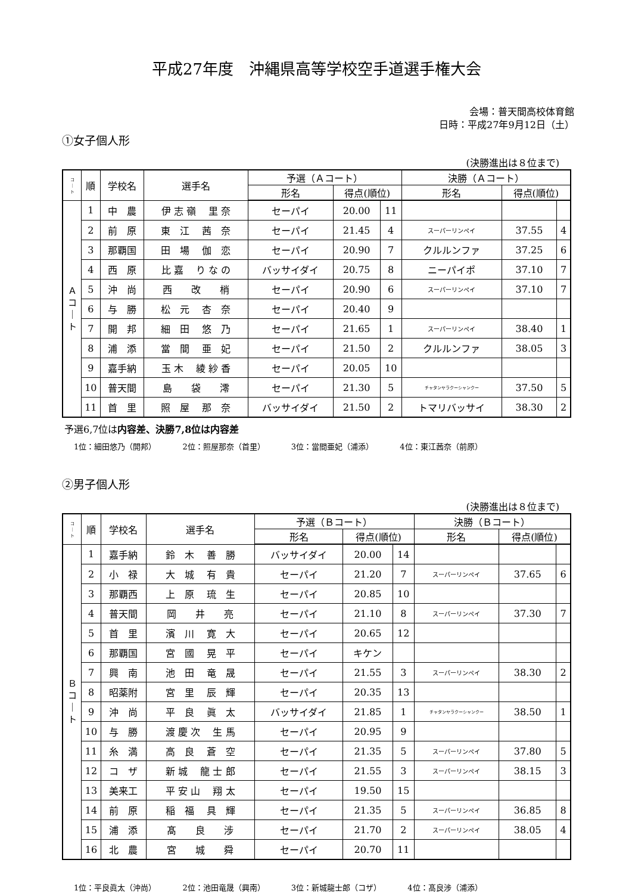平成27年度　沖縄県高等学校空手道選手権大会
会場：普天間高校体育館
日時：平成27年9月12日（土）
①女子個人形
(決勝進出は８位まで)
| コ ｜ ト | 順 | 学校名 | 選手名 | 予選（Ａコート） | | | 決勝（Ａコート） | | |
| --- | --- | --- | --- | --- | --- | --- | --- | --- | --- |
| | | | | 形名 | 得点(順位) | | 形名 | 得点(順位) | |
| Ａ コ ｜ ト | 1 | 中 農 | 伊 志 嶺 里 奈 | セーパイ | 20.00 | 11 | | | |
| | 2 | 前 原 | 東 江 茜 奈 | セーパイ | 21.45 | 4 | スーパーリンペイ | 37.55 | 4 |
| | 3 | 那覇国 | 田 場 伽 恋 | セーパイ | 20.90 | 7 | クルルンファ | 37.25 | 6 |
| | 4 | 西 原 | 比 嘉 り な の | バッサイダイ | 20.75 | 8 | ニーパイポ | 37.10 | 7 |
| | 5 | 沖 尚 | 西 改 梢 | セーパイ | 20.90 | 6 | スーパーリンペイ | 37.10 | 7 |
| | 6 | 与 勝 | 松 元 杏 奈 | セーパイ | 20.40 | 9 | | | |
| | 7 | 開 邦 | 細 田 悠 乃 | セーパイ | 21.65 | 1 | スーパーリンペイ | 38.40 | 1 |
| | 8 | 浦 添 | 當 間 亜 妃 | セーパイ | 21.50 | 2 | クルルンファ | 38.05 | 3 |
| | 9 | 嘉手納 | 玉 木 綾 紗 香 | セーパイ | 20.05 | 10 | | | |
| | 10 | 普天間 | 島 袋 澪 | セーパイ | 21.30 | 5 | チャタンヤラクーシャンクー | 37.50 | 5 |
| | 11 | 首 里 | 照 屋 那 奈 | バッサイダイ | 21.50 | 2 | トマリバッサイ | 38.30 | 2 |
予選6,7位は内容差、決勝7,8位は内容差
1位：細田悠乃（開邦） 2位：照屋那奈（首里） 3位：當間亜妃（浦添） 4位：東江茜奈（前原）
②男子個人形
(決勝進出は８位まで)
| コ ｜ ト | 順 | 学校名 | 選手名 | 予選（Ｂコート） | | | 決勝（Ｂコート） | | |
| --- | --- | --- | --- | --- | --- | --- | --- | --- | --- |
| | | | | 形名 | 得点(順位) | | 形名 | 得点(順位) | |
| Ｂ コ ｜ ト | 1 | 嘉手納 | 鈴 木 善 勝 | バッサイダイ | 20.00 | 14 | | | |
| | 2 | 小 禄 | 大 城 有 貴 | セーパイ | 21.20 | 7 | スーパーリンペイ | 37.65 | 6 |
| | 3 | 那覇西 | 上 原 琉 生 | セーパイ | 20.85 | 10 | | | |
| | 4 | 普天間 | 岡 井 亮 | セーパイ | 21.10 | 8 | スーパーリンペイ | 37.30 | 7 |
| | 5 | 首 里 | 濱 川 寛 大 | セーパイ | 20.65 | 12 | | | |
| | 6 | 那覇国 | 宮 國 晃 平 | セーパイ | キケン | | | | |
| | 7 | 興 南 | 池 田 竜 晟 | セーパイ | 21.55 | 3 | スーパーリンペイ | 38.30 | 2 |
| | 8 | 昭薬附 | 宮 里 辰 輝 | セーパイ | 20.35 | 13 | | | |
| | 9 | 沖 尚 | 平 良 眞 太 | バッサイダイ | 21.85 | 1 | チャタンヤラクーシャンクー | 38.50 | 1 |
| | 10 | 与 勝 | 渡 慶 次 生 馬 | セーパイ | 20.95 | 9 | | | |
| | 11 | 糸 満 | 高 良 蒼 空 | セーパイ | 21.35 | 5 | スーパーリンペイ | 37.80 | 5 |
| | 12 | コ ザ | 新 城 龍 士 郎 | セーパイ | 21.55 | 3 | スーパーリンペイ | 38.15 | 3 |
| | 13 | 美来工 | 平 安 山 翔 太 | セーパイ | 19.50 | 15 | | | |
| | 14 | 前 原 | 稲 福 具 輝 | セーパイ | 21.35 | 5 | スーパーリンペイ | 36.85 | 8 |
| | 15 | 浦 添 | 髙 良 涉 | セーパイ | 21.70 | 2 | スーパーリンペイ | 38.05 | 4 |
| | 16 | 北 農 | 宮 城 舜 | セーパイ | 20.70 | 11 | | | |
1位：平良眞太（沖尚） 2位：池田竜晟（興南） 3位：新城龍士郎（コザ） 4位：髙良涉（浦添）